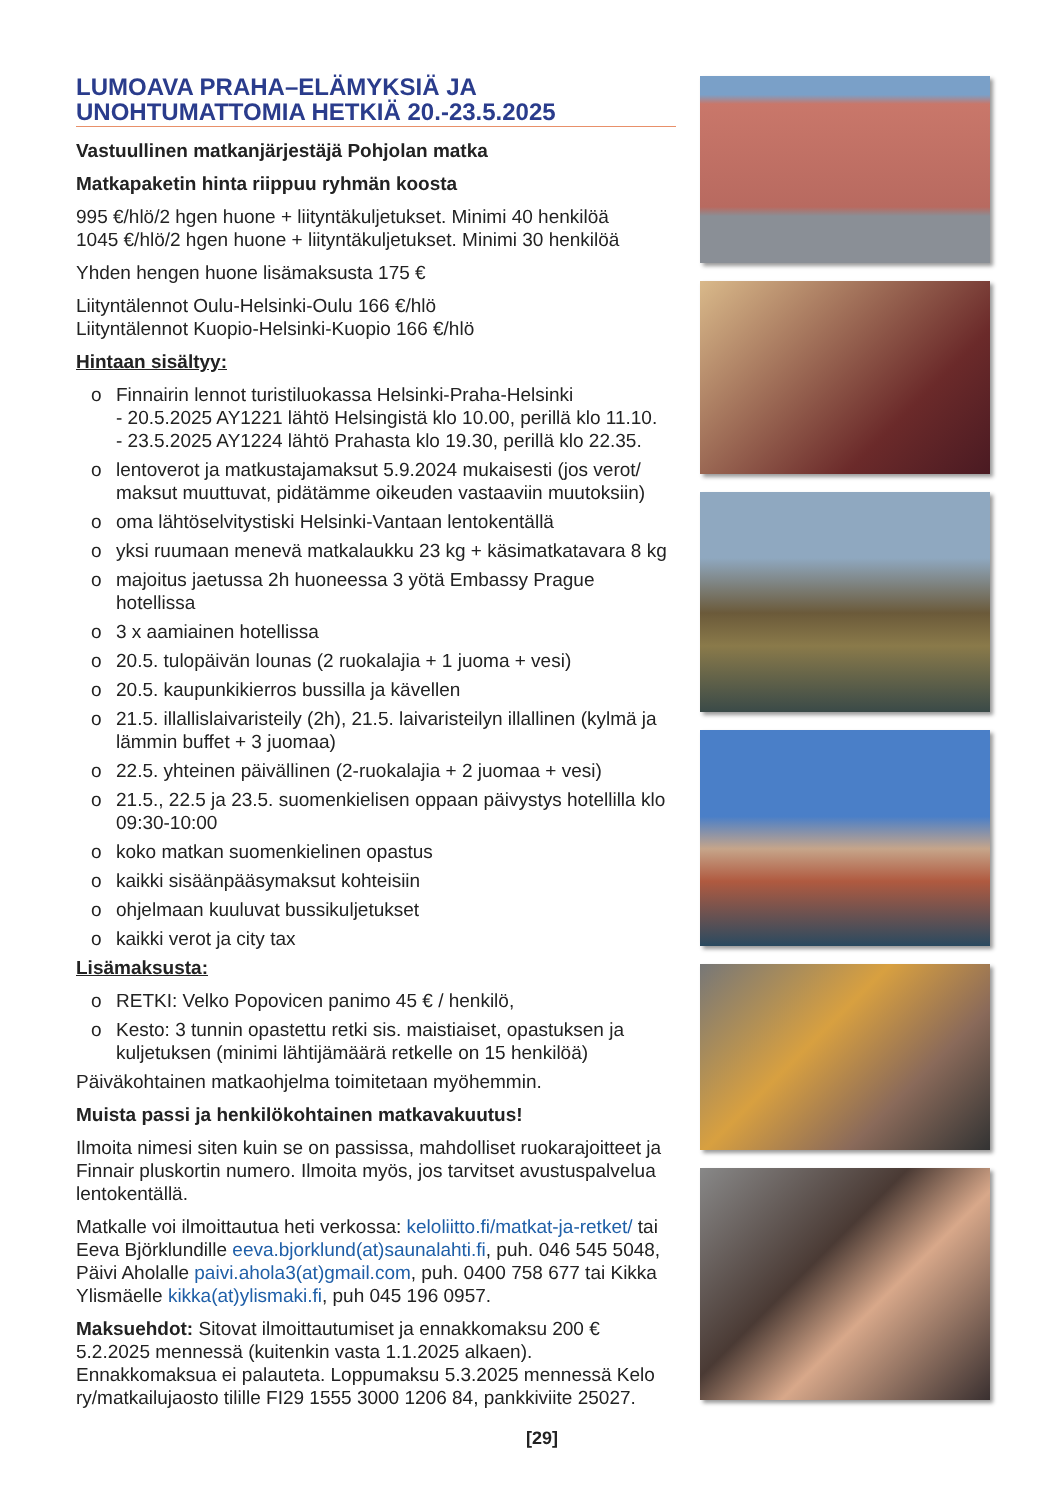LUMOAVA PRAHA–ELÄMYKSIÄ JA UNOHTUMATTOMIA HETKIÄ 20.-23.5.2025
Vastuullinen matkanjärjestäjä Pohjolan matka
Matkapaketin hinta riippuu ryhmän koosta
995 €/hlö/2 hgen huone + liityntäkuljetukset. Minimi 40 henkilöä
1045 €/hlö/2 hgen huone + liityntäkuljetukset. Minimi 30 henkilöä
Yhden hengen huone lisämaksusta 175 €
Liityntälennot Oulu-Helsinki-Oulu 166 €/hlö
Liityntälennot Kuopio-Helsinki-Kuopio 166 €/hlö
Hintaan sisältyy:
o Finnairin lennot turistiluokassa Helsinki-Praha-Helsinki
- 20.5.2025 AY1221 lähtö Helsingistä klo 10.00, perillä klo 11.10.
- 23.5.2025 AY1224 lähtö Prahasta klo 19.30, perillä klo 22.35.
o lentoverot ja matkustajamaksut 5.9.2024 mukaisesti (jos verot/ maksut muuttuvat, pidätämme oikeuden vastaaviin muutoksiin)
o oma lähtöselvitystiski Helsinki-Vantaan lentokentällä
o yksi ruumaan menevä matkalaukku 23 kg + käsimatkatavara 8 kg
o majoitus jaetussa 2h huoneessa 3 yötä Embassy Prague hotellissa
o 3 x aamiainen hotellissa
o 20.5. tulopäivän lounas (2 ruokalajia + 1 juoma + vesi)
o 20.5. kaupunkikierros bussilla ja kävellen
o 21.5. illallislaivaristeily (2h), 21.5. laivaristeilyn illallinen (kylmä ja lämmin buffet + 3 juomaa)
o 22.5. yhteinen päivällinen (2-ruokalajia + 2 juomaa + vesi)
o 21.5., 22.5 ja 23.5. suomenkielisen oppaan päivystys hotellilla klo 09:30-10:00
o koko matkan suomenkielinen opastus
o kaikki sisäänpääsymaksut kohteisiin
o ohjelmaan kuuluvat bussikuljetukset
o kaikki verot ja city tax
Lisämaksusta:
o RETKI: Velko Popovicen panimo 45 € / henkilö,
o Kesto: 3 tunnin opastettu retki sis. maistiaiset, opastuksen ja kuljetuksen (minimi lähtijämäärä retkelle on 15 henkilöä)
Päiväkohtainen matkaohjelma toimitetaan myöhemmin.
Muista passi ja henkilökohtainen matkavakuutus!
Ilmoita nimesi siten kuin se on passissa, mahdolliset ruokarajoitteet ja Finnair pluskortin numero. Ilmoita myös, jos tarvitset avustuspalvelua lentokentällä.
Matkalle voi ilmoittautua heti verkossa: keloliitto.fi/matkat-ja-retket/ tai Eeva Björklundille eeva.bjorklund(at)saunalahti.fi, puh. 046 545 5048, Päivi Aholalle paivi.ahola3(at)gmail.com, puh. 0400 758 677 tai Kikka Ylismäelle kikka(at)ylismaki.fi, puh 045 196 0957.
Maksuehdot: Sitovat ilmoittautumiset ja ennakkomaksu 200 € 5.2.2025 mennessä (kuitenkin vasta 1.1.2025 alkaen). Ennakkomaksua ei palauteta. Loppumaksu 5.3.2025 mennessä Kelo ry/matkailujaosto tilille FI29 1555 3000 1206 84, pankkiviite 25027.
[29]